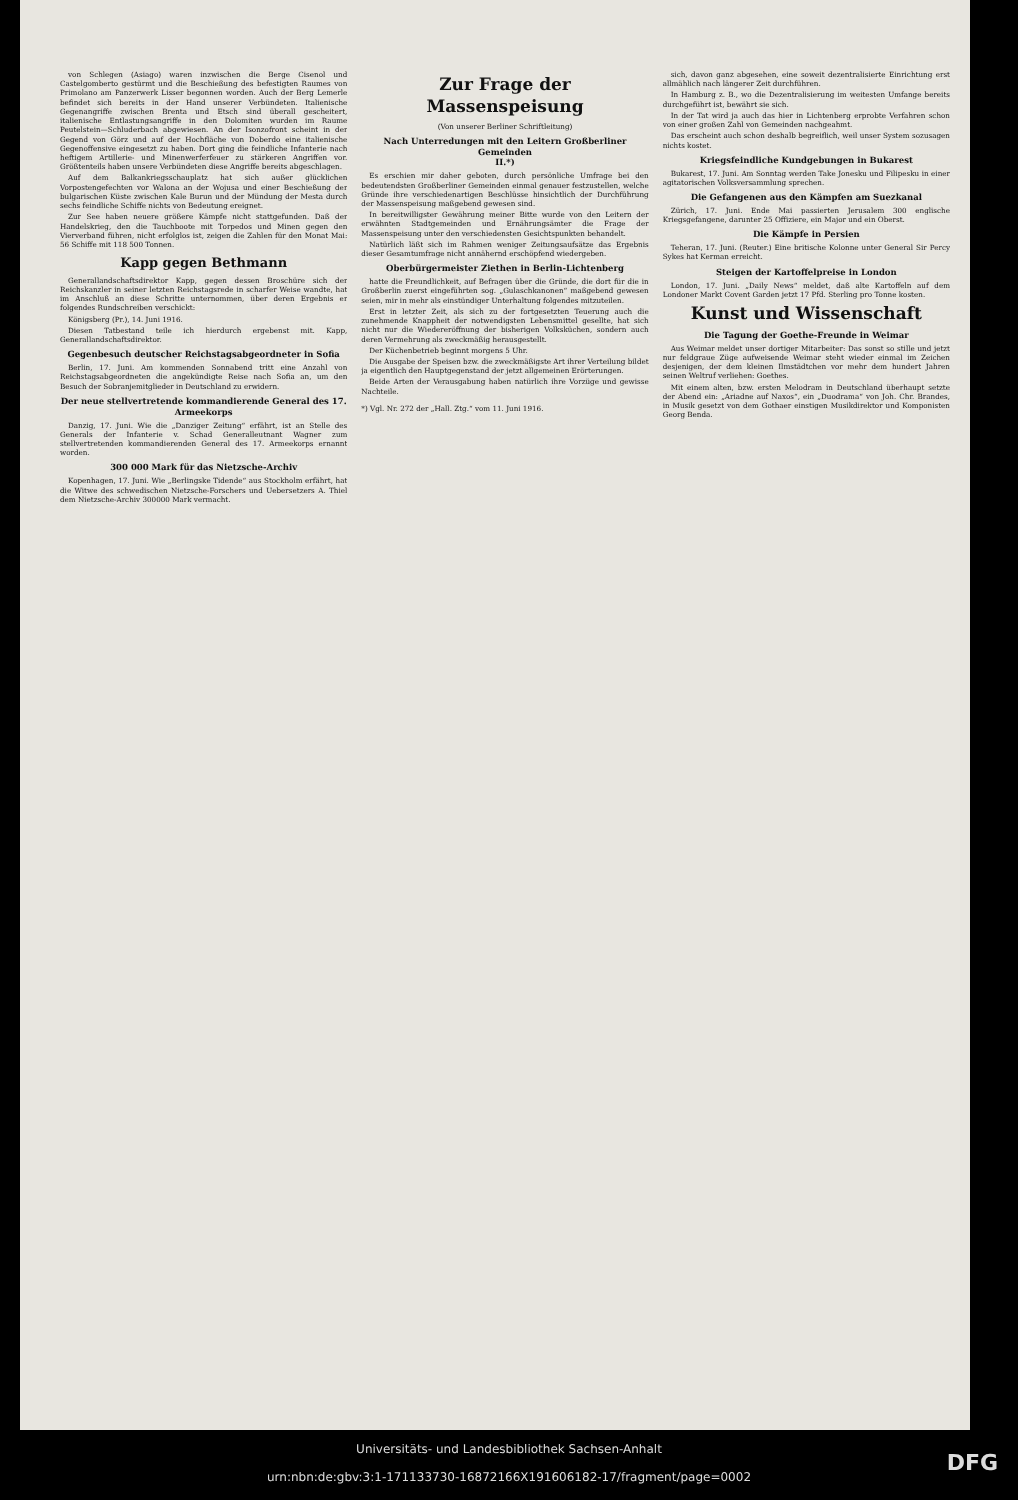von Schlegen (Asiago) waren inzwischen die Berge Cisenol und Castelgomberto gestürmt und die Beschießung des befestigten Raumes von Primolano am Panzerwerk Lisser begonnen worden. Auch der Berg Lemerle befindet sich bereits in der Hand unserer Verbündeten. Italienische Gegenangriffe zwischen Brenta und Etsch sind überall gescheitert, italienische Entlastungsangriffe in den Dolomiten wurden im Raume Peutelstein—Schluderbach abgewiesen. An der Isonzofront scheint in der Gegend von Görz und auf der Hochfläche von Doberdo eine italienische Gegenoffensive eingesetzt zu haben. Dort ging die feindliche Infanterie nach heftigem Artillerie- und Minenwerferfeuer zu stärkeren Angriffen vor. Größtenteils haben unsere Verbündeten diese Angriffe bereits abgeschlagen.
Auf dem Balkankriegsschauplatz hat sich außer glücklichen Vorpostengefechten vor Walona an der Wojusa und einer Beschießung der bulgarischen Küste zwischen Kale Burun und der Mündung der Mesta durch sechs feindliche Schiffe nichts von Bedeutung ereignet.
Zur See haben neuere größere Kämpfe nicht stattgefunden. Daß der Handelskrieg, den die Tauchboote mit Torpedos und Minen gegen den Vierverband führen, nicht erfolglos ist, zeigen die Zahlen für den Monat Mai: 56 Schiffe mit 118 500 Tonnen.
Kapp gegen Bethmann
Generallandschaftsdirektor Kapp, gegen dessen Broschüre sich der Reichskanzler in seiner letzten Reichstagsrede in scharfer Weise wandte, hat im Anschluß an diese Schritte unternommen, über deren Ergebnis er folgendes Rundschreiben verschickt:
Königsberg (Pr.), 14. Juni 1916.
Diesen Tatbestand teile ich hierdurch ergebenst mit. Kapp, Generallandschaftsdirektor.
Gegenbesuch deutscher Reichstagsabgeordneter in Sofia
Berlin, 17. Juni. Am kommenden Sonnabend tritt eine Anzahl von Reichstagsabgeordneten die angekündigte Reise nach Sofia an, um den Besuch der Sobranjemitglieder in Deutschland zu erwidern.
Der neue stellvertretende kommandierende General des 17. Armeekorps
Danzig, 17. Juni. Wie die „Danziger Zeitung“ erfährt, ist an Stelle des Generals der Infanterie v. Schad Generalleutnant Wagner zum stellvertretenden kommandierenden General des 17. Armeekorps ernannt worden.
300 000 Mark für das Nietzsche-Archiv
Kopenhagen, 17. Juni. Wie „Berlingske Tidende“ aus Stockholm erfährt, hat die Witwe des schwedischen Nietzsche-Forschers und Uebersetzers A. Thiel dem Nietzsche-Archiv 300000 Mark vermacht.
Zur Frage der Massenspeisung
(Von unserer Berliner Schriftleitung)
Nach Unterredungen mit den Leitern Großberliner Gemeinden
II.*)
Es erschien mir daher geboten, durch persönliche Umfrage bei den bedeutendsten Großberliner Gemeinden einmal genauer festzustellen, welche Gründe ihre verschiedenartigen Beschlüsse hinsichtlich der Durchführung der Massenspeisung maßgebend gewesen sind.
In bereitwilligster Gewährung meiner Bitte wurde von den Leitern der erwähnten Stadtgemeinden und Ernährungsämter die Frage der Massenspeisung unter den verschiedensten Gesichtspunkten behandelt.
Natürlich läßt sich im Rahmen weniger Zeitungsaufsätze das Ergebnis dieser Gesamtumfrage nicht annähernd erschöpfend wiedergeben.
Oberbürgermeister Ziethen in Berlin-Lichtenberg
hatte die Freundlichkeit, auf Befragen über die Gründe, die dort für die in Großberlin zuerst eingeführten sog. „Gulaschkanonen“ maßgebend gewesen seien, mir in mehr als einstündiger Unterhaltung folgendes mitzuteilen.
Erst in letzter Zeit, als sich zu der fortgesetzten Teuerung auch die zunehmende Knappheit der notwendigsten Lebensmittel gesellte, hat sich nicht nur die Wiedereröffnung der bisherigen Volksküchen, sondern auch deren Vermehrung als zweckmäßig herausgestellt.
Der Küchenbetrieb beginnt morgens 5 Uhr.
Die Ausgabe der Speisen bzw. die zweckmäßigste Art ihrer Verteilung bildet ja eigentlich den Hauptgegenstand der jetzt allgemeinen Erörterungen.
Beide Arten der Verausgabung haben natürlich ihre Vorzüge und gewisse Nachteile.
*) Vgl. Nr. 272 der „Hall. Ztg.“ vom 11. Juni 1916.
sich, davon ganz abgesehen, eine soweit dezentralisierte Einrichtung erst allmählich nach längerer Zeit durchführen.
In Hamburg z. B., wo die Dezentralisierung im weitesten Umfange bereits durchgeführt ist, bewährt sie sich.
In der Tat wird ja auch das hier in Lichtenberg erprobte Verfahren schon von einer großen Zahl von Gemeinden nachgeahmt.
Das erscheint auch schon deshalb begreiflich, weil unser System sozusagen nichts kostet.
Kriegsfeindliche Kundgebungen in Bukarest
Bukarest, 17. Juni. Am Sonntag werden Take Jonesku und Filipesku in einer agitatorischen Volksversammlung sprechen.
Die Gefangenen aus den Kämpfen am Suezkanal
Zürich, 17. Juni. Ende Mai passierten Jerusalem 300 englische Kriegsgefangene, darunter 25 Offiziere, ein Major und ein Oberst.
Die Kämpfe in Persien
Teheran, 17. Juni. (Reuter.) Eine britische Kolonne unter General Sir Percy Sykes hat Kerman erreicht.
Steigen der Kartoffelpreise in London
London, 17. Juni. „Daily News“ meldet, daß alte Kartoffeln auf dem Londoner Markt Covent Garden jetzt 17 Pfd. Sterling pro Tonne kosten.
Kunst und Wissenschaft
Die Tagung der Goethe-Freunde in Weimar
Aus Weimar meldet unser dortiger Mitarbeiter: Das sonst so stille und jetzt nur feldgraue Züge aufweisende Weimar steht wieder einmal im Zeichen desjenigen, der dem kleinen Ilmstädtchen vor mehr dem hundert Jahren seinen Weltruf verliehen: Goethes.
Mit einem alten, bzw. ersten Melodram in Deutschland überhaupt setzte der Abend ein: „Ariadne auf Naxos“, ein „Duodrama“ von Joh. Chr. Brandes, in Musik gesetzt von dem Gothaer einstigen Musikdirektor und Komponisten Georg Benda.
Universitäts- und Landesbibliothek Sachsen-Anhalt
urn:nbn:de:gbv:3:1-171133730-16872166X19160618​2-17/fragment/page=0002
DFG